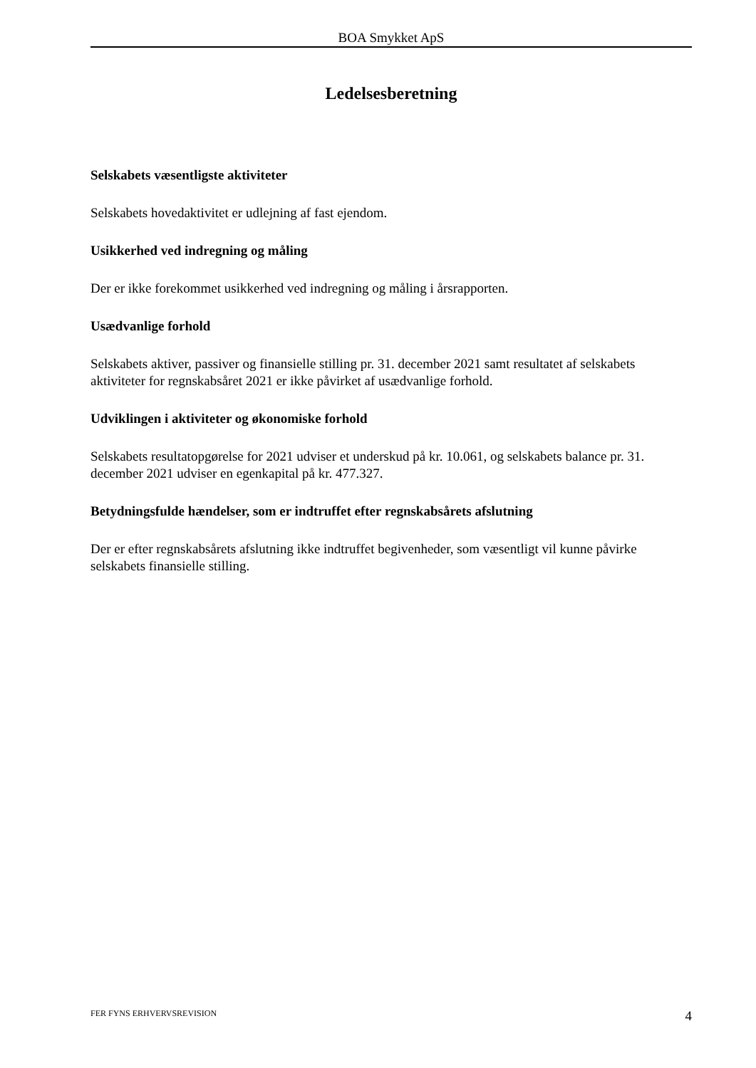BOA Smykket ApS
Ledelsesberetning
Selskabets væsentligste aktiviteter
Selskabets hovedaktivitet er udlejning af fast ejendom.
Usikkerhed ved indregning og måling
Der er ikke forekommet usikkerhed ved indregning og måling i årsrapporten.
Usædvanlige forhold
Selskabets aktiver, passiver og finansielle stilling pr. 31. december 2021 samt resultatet af selskabets aktiviteter for regnskabsåret 2021 er ikke påvirket af usædvanlige forhold.
Udviklingen i aktiviteter og økonomiske forhold
Selskabets resultatopgørelse for 2021 udviser et underskud på kr. 10.061, og selskabets balance pr. 31. december 2021 udviser en egenkapital på kr. 477.327.
Betydningsfulde hændelser, som er indtruffet efter regnskabsårets afslutning
Der er efter regnskabsårets afslutning ikke indtruffet begivenheder, som væsentligt vil kunne påvirke selskabets finansielle stilling.
FER FYNS ERHVERVSREVISION 4